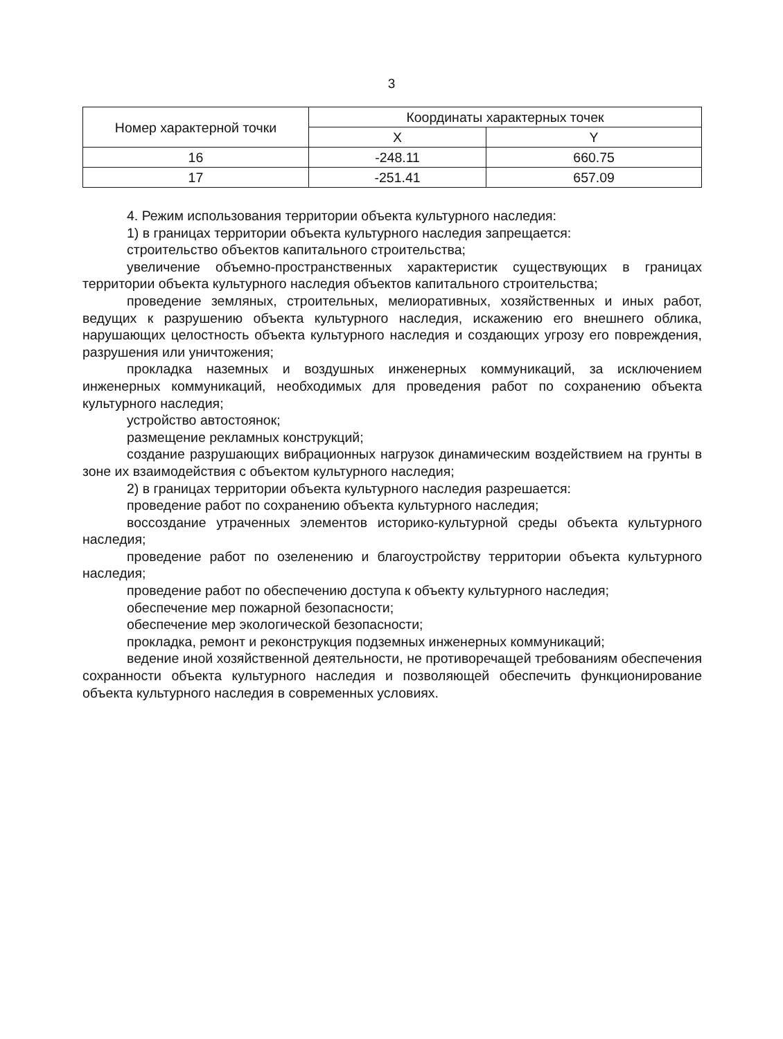3
| Номер характерной точки | Координаты характерных точек | |
| --- | --- | --- |
| | X | Y |
| 16 | -248.11 | 660.75 |
| 17 | -251.41 | 657.09 |
4. Режим использования территории объекта культурного наследия:
1) в границах территории объекта культурного наследия запрещается:
строительство объектов капитального строительства;
увеличение объемно-пространственных характеристик существующих в границах территории объекта культурного наследия объектов капитального строительства;
проведение земляных, строительных, мелиоративных, хозяйственных и иных работ, ведущих к разрушению объекта культурного наследия, искажению его внешнего облика, нарушающих целостность объекта культурного наследия и создающих угрозу его повреждения, разрушения или уничтожения;
прокладка наземных и воздушных инженерных коммуникаций, за исключением инженерных коммуникаций, необходимых для проведения работ по сохранению объекта культурного наследия;
устройство автостоянок;
размещение рекламных конструкций;
создание разрушающих вибрационных нагрузок динамическим воздействием на грунты в зоне их взаимодействия с объектом культурного наследия;
2) в границах территории объекта культурного наследия разрешается:
проведение работ по сохранению объекта культурного наследия;
воссоздание утраченных элементов историко-культурной среды объекта культурного наследия;
проведение работ по озеленению и благоустройству территории объекта культурного наследия;
проведение работ по обеспечению доступа к объекту культурного наследия;
обеспечение мер пожарной безопасности;
обеспечение мер экологической безопасности;
прокладка, ремонт и реконструкция подземных инженерных коммуникаций;
ведение иной хозяйственной деятельности, не противоречащей требованиям обеспечения сохранности объекта культурного наследия и позволяющей обеспечить функционирование объекта культурного наследия в современных условиях.